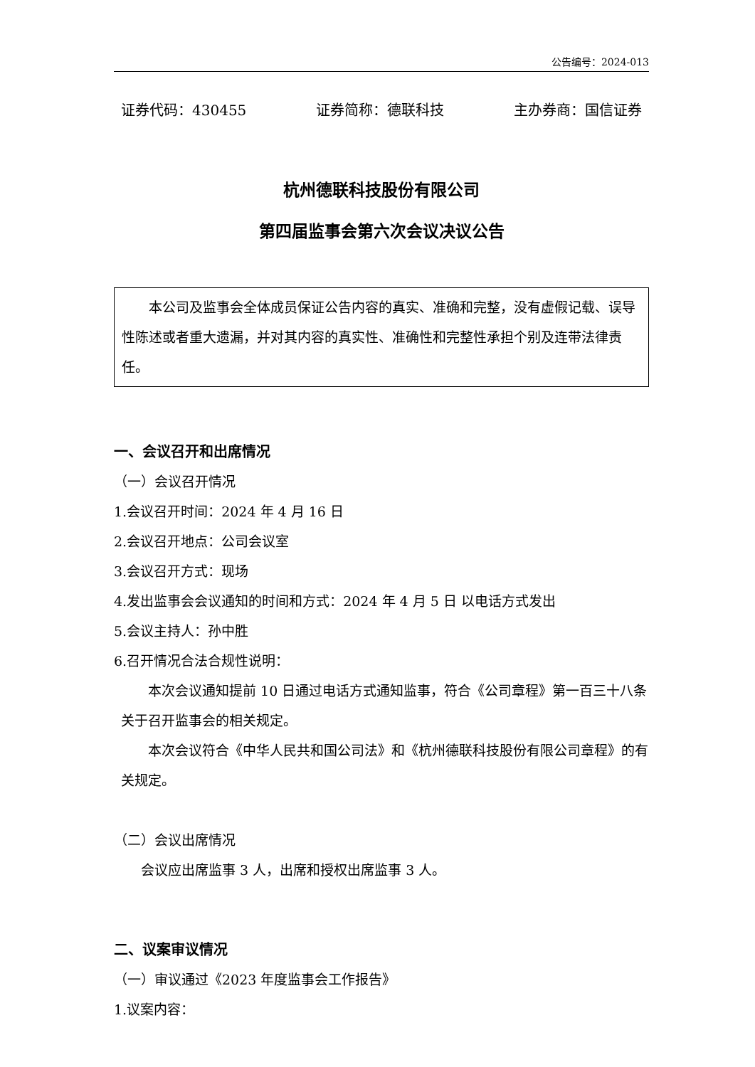公告编号：2024-013
证券代码：430455 证券简称：德联科技 主办券商：国信证券
杭州德联科技股份有限公司
第四届监事会第六次会议决议公告
本公司及监事会全体成员保证公告内容的真实、准确和完整，没有虚假记载、误导性陈述或者重大遗漏，并对其内容的真实性、准确性和完整性承担个别及连带法律责任。
一、会议召开和出席情况
（一）会议召开情况
1.会议召开时间：2024 年 4 月 16 日
2.会议召开地点：公司会议室
3.会议召开方式：现场
4.发出监事会会议通知的时间和方式：2024 年 4 月 5 日 以电话方式发出
5.会议主持人：孙中胜
6.召开情况合法合规性说明：
本次会议通知提前 10 日通过电话方式通知监事，符合《公司章程》第一百三十八条关于召开监事会的相关规定。
本次会议符合《中华人民共和国公司法》和《杭州德联科技股份有限公司章程》的有关规定。
（二）会议出席情况
会议应出席监事 3 人，出席和授权出席监事 3 人。
二、议案审议情况
（一）审议通过《2023 年度监事会工作报告》
1.议案内容：